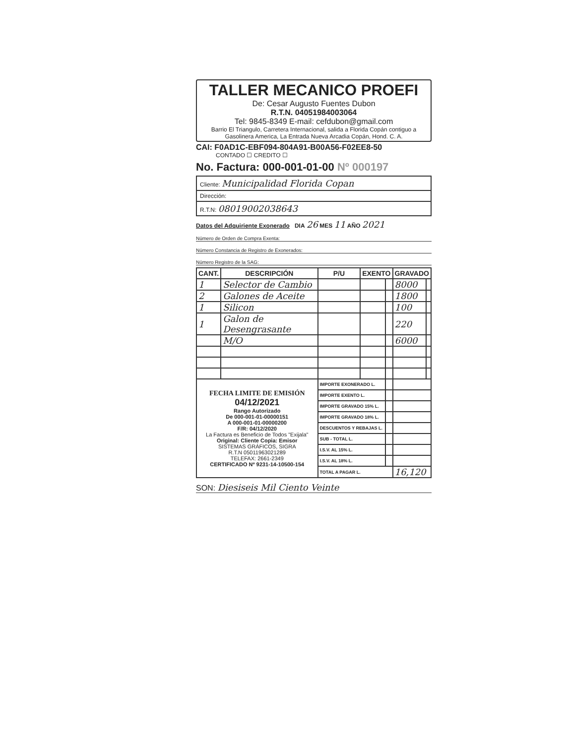TALLER MECANICO PROEFI
De: Cesar Augusto Fuentes Dubon
R.T.N. 04051984003064
Tel: 9845-8349 E-mail: cefdubon@gmail.com
Barrio El Triangulo, Carretera Internacional, salida a Florida Copán contiguo a Gasolinera America, La Entrada Nueva Arcadia Copán, Hond. C. A.
CAI: F0AD1C-EBF094-804A91-B00A56-F02EE8-50
CONTADO ☐ CREDITO ☐
No. Factura: 000-001-01-00 Nº 000197
Cliente: Municipalidad Florida Copan
Dirección:
R.T.N: 08019002038643
Datos del Adquiriente Exonerado DIA 26 MES 11 AÑO 2021
Número de Orden de Compra Exenta:
Número Constancia de Registro de Exonerados:
Número Registro de la SAG:
| CANT. | DESCRIPCIÓN | P/U | EXENTO | | GRAVADO | |
| --- | --- | --- | --- | --- | --- | --- |
| 1 | Selector de Cambio | | | | 8000 | |
| 2 | Galones de Aceite | | | | 1800 | |
| 1 | Silicon | | | | 100 | |
| 1 | Galon de Desengrasante | | | | 220 | |
| | M/O | | | | 6000 | |
| FECHA LIMITE DE EMISIÓN 04/12/2021 Rango Autorizado De 000-001-01-00000151 A 000-001-01-00000200 F/R: 04/12/2020 La Factura es Beneficio de Todos "Exijala" Original: Cliente Copia: Emisor SISTEMAS GRÁFICOS, SIGRA R.T.N 05011963021289 TELEFAX: 2661-2349 CERTIFICADO Nº 9231-14-10500-154 | | IMPORTE EXONERADO L. | | | | |
| | | IMPORTE EXENTO L. | | | | |
| | | IMPORTE GRAVADO 15% L. | | | | |
| | | IMPORTE GRAVADO 18% L. | | | | |
| | | DESCUENTOS Y REBAJAS L. | | | | |
| | | SUB - TOTAL L. | | | | |
| | | I.S.V. AL 15% L. | | | | |
| | | I.S.V. AL 18% L. | | | | |
| | | TOTAL A PAGAR L. | | | 16,120 | |
SON: Diesiseis Mil Ciento Veinte